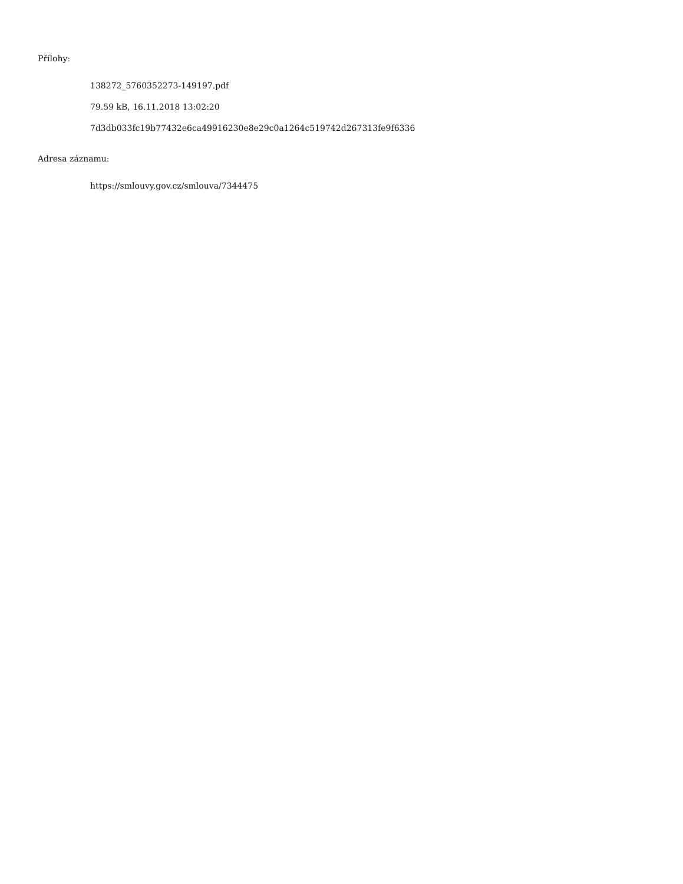Přílohy:
138272_5760352273-149197.pdf
79.59 kB, 16.11.2018 13:02:20
7d3db033fc19b77432e6ca49916230e8e29c0a1264c519742d267313fe9f6336
Adresa záznamu:
https://smlouvy.gov.cz/smlouva/7344475